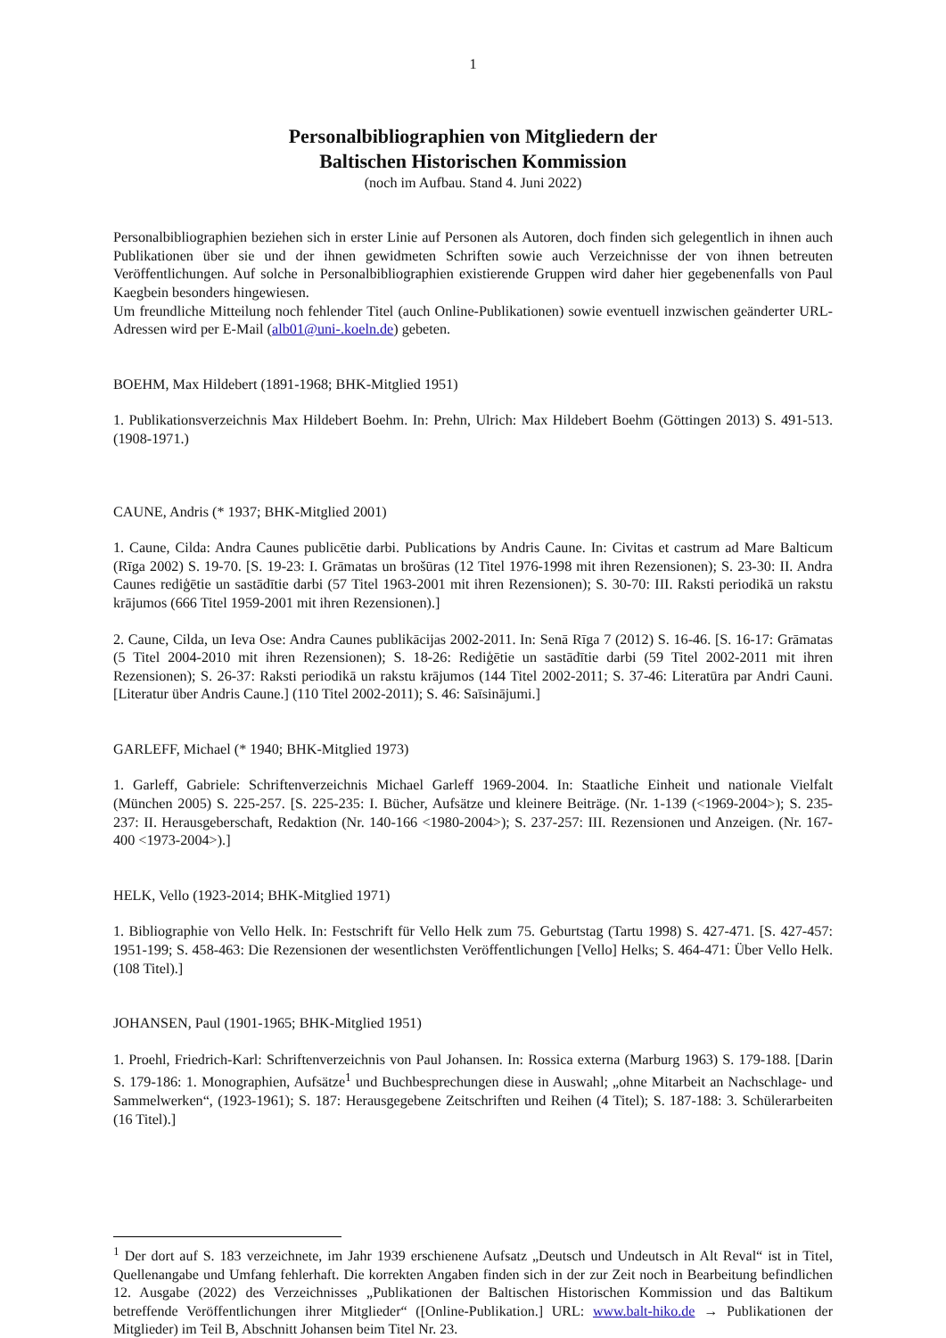1
Personalbibliographien von Mitgliedern der
Baltischen Historischen Kommission
(noch im Aufbau. Stand 4. Juni 2022)
Personalbibliographien beziehen sich in erster Linie auf Personen als Autoren, doch finden sich gelegentlich in ihnen auch Publikationen über sie und der ihnen gewidmeten Schriften sowie auch Verzeichnisse der von ihnen betreuten Veröffentlichungen. Auf solche in Personalbibliographien existierende Gruppen wird daher hier gegebenenfalls von Paul Kaegbein besonders hingewiesen.
Um freundliche Mitteilung noch fehlender Titel (auch Online-Publikationen) sowie eventuell inzwischen geänderter URL-Adressen wird per E-Mail (alb01@uni-.koeln.de) gebeten.
BOEHM, Max Hildebert (1891-1968; BHK-Mitglied 1951)
1. Publikationsverzeichnis Max Hildebert Boehm. In: Prehn, Ulrich: Max Hildebert Boehm (Göttingen 2013) S. 491-513. (1908-1971.)
CAUNE, Andris (* 1937; BHK-Mitglied 2001)
1. Caune, Cilda: Andra Caunes publicētie darbi. Publications by Andris Caune. In: Civitas et castrum ad Mare Balticum (Rīga 2002) S. 19-70. [S. 19-23: I. Grāmatas un brošūras (12 Titel 1976-1998 mit ihren Rezensionen); S. 23-30: II. Andra Caunes rediģētie un sastādītie darbi (57 Titel 1963-2001 mit ihren Rezensionen); S. 30-70: III. Raksti periodikā un rakstu krājumos (666 Titel 1959-2001 mit ihren Rezensionen).]
2. Caune, Cilda, un Ieva Ose: Andra Caunes publikācijas 2002-2011. In: Senā Rīga 7 (2012) S. 16-46. [S. 16-17: Grāmatas (5 Titel 2004-2010 mit ihren Rezensionen); S. 18-26: Rediģētie un sastādītie darbi (59 Titel 2002-2011 mit ihren Rezensionen); S. 26-37: Raksti periodikā un rakstu krājumos (144 Titel 2002-2011; S. 37-46: Literatūra par Andri Cauni. [Literatur über Andris Caune.] (110 Titel 2002-2011); S. 46: Saīsinājumi.]
GARLEFF, Michael (* 1940; BHK-Mitglied 1973)
1. Garleff, Gabriele: Schriftenverzeichnis Michael Garleff 1969-2004. In: Staatliche Einheit und nationale Vielfalt (München 2005) S. 225-257. [S. 225-235: I. Bücher, Aufsätze und kleinere Beiträge. (Nr. 1-139 (<1969-2004>); S. 235-237: II. Herausgeberschaft, Redaktion (Nr. 140-166 <1980-2004>); S. 237-257: III. Rezensionen und Anzeigen. (Nr. 167-400 <1973-2004>).]
HELK, Vello (1923-2014; BHK-Mitglied 1971)
1. Bibliographie von Vello Helk. In: Festschrift für Vello Helk zum 75. Geburtstag (Tartu 1998) S. 427-471. [S. 427-457: 1951-199; S. 458-463: Die Rezensionen der wesentlichsten Veröffentlichungen [Vello] Helks; S. 464-471: Über Vello Helk. (108 Titel).]
JOHANSEN, Paul (1901-1965; BHK-Mitglied 1951)
1. Proehl, Friedrich-Karl: Schriftenverzeichnis von Paul Johansen. In: Rossica externa (Marburg 1963) S. 179-188. [Darin S. 179-186: 1. Monographien, Aufsätze<sup>1</sup> und Buchbesprechungen diese in Auswahl; „ohne Mitarbeit an Nachschlage- und Sammelwerken“, (1923-1961); S. 187: Herausgegebene Zeitschriften und Reihen (4 Titel); S. 187-188: 3. Schülerarbeiten (16 Titel).]
<sup>1</sup> Der dort auf S. 183 verzeichnete, im Jahr 1939 erschienene Aufsatz „Deutsch und Undeutsch in Alt Reval“ ist in Titel, Quellenangabe und Umfang fehlerhaft. Die korrekten Angaben finden sich in der zur Zeit noch in Bearbeitung befindlichen 12. Ausgabe (2022) des Verzeichnisses „Publikationen der Baltischen Historischen Kommission und das Baltikum betreffende Veröffentlichungen ihrer Mitglieder“ ([Online-Publikation.] URL: www.balt-hiko.de → Publikationen der Mitglieder) im Teil B, Abschnitt Johansen beim Titel Nr. 23.